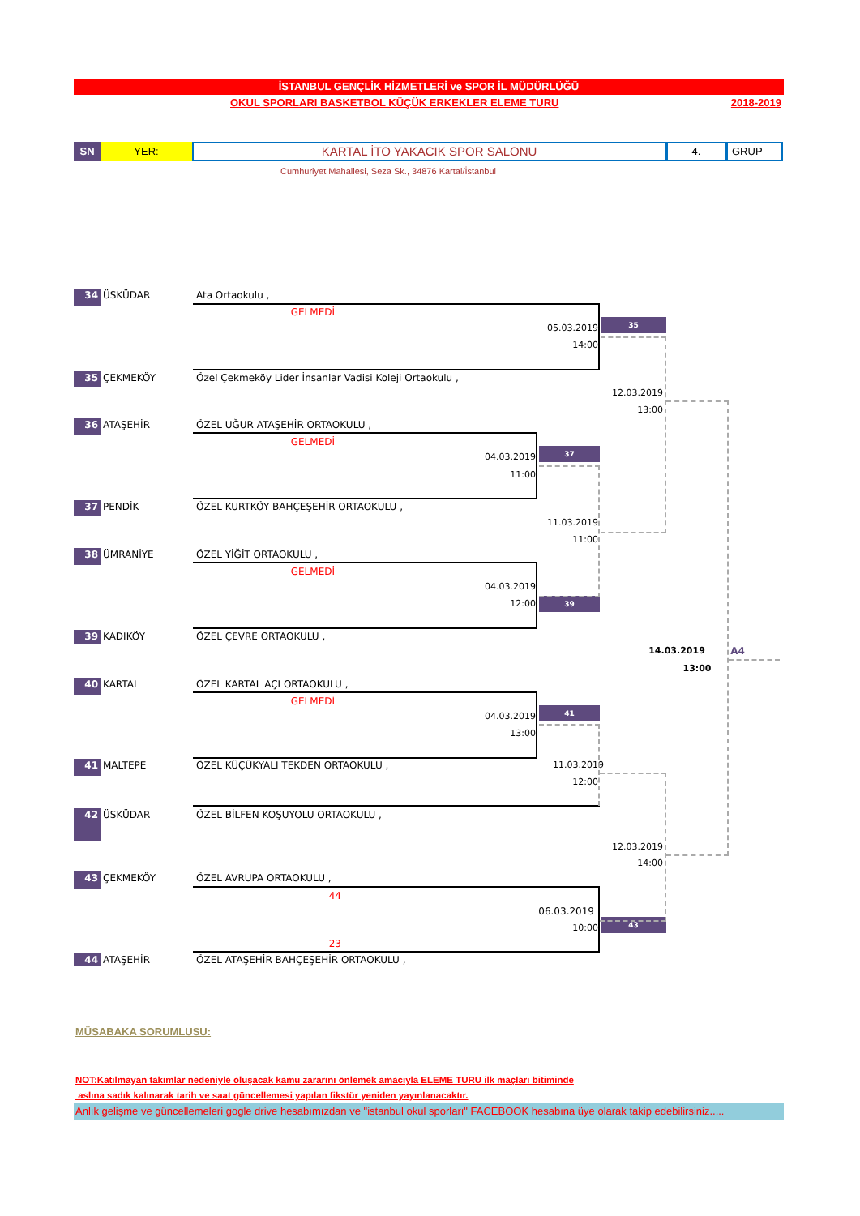İSTANBUL GENÇLİK HİZMETLERİ ve SPOR İL MÜDÜRLÜĞÜ
OKUL SPORLARI BASKETBOL KÜÇÜK ERKEKLER ELEME TURU 2018-2019
SN YER:
KARTAL İTO YAKACIK SPOR SALONU
4. GRUP
Cumhuriyet Mahallesi, Seza Sk., 34876 Kartal/İstanbul
34 ÜSKÜDAR Ata Ortaokulu ,
GELMEDİ
05.03.2019 35
14:00
35 ÇEKMEKÖY Özel Çekmeköy Lider İnsanlar Vadisi Koleji Ortaokulu ,
12.03.2019
13:00
36 ATAŞEHİR ÖZEL UĞUR ATAŞEHİR ORTAOKULU ,
GELMEDİ
04.03.2019 37
11:00
37 PENDİK ÖZEL KURTKÖY BAHÇEŞEHİR ORTAOKULU ,
11.03.2019
11:00
38 ÜMRANİYE ÖZEL YİĞİT ORTAOKULU ,
GELMEDİ
04.03.2019
12:00 39
39 KADIKÖY ÖZEL ÇEVRE ORTAOKULU ,
14.03.2019 A4
13:00
40 KARTAL ÖZEL KARTAL AÇI ORTAOKULU ,
GELMEDİ
04.03.2019 41
13:00
41 MALTEPE ÖZEL KÜÇÜKYALI TEKDEN ORTAOKULU , 11.03.2019
12:00
42 ÜSKÜDAR ÖZEL BİLFEN KOŞUYOLU ORTAOKULU ,
12.03.2019
14:00
43 ÇEKMEKÖY ÖZEL AVRUPA ORTAOKULU ,
44
06.03.2019
10:00 43
23
44 ATAŞEHİR ÖZEL ATAŞEHİR BAHÇEŞEHİR ORTAOKULU ,
MÜSABAKA SORUMLUSU:
NOT:Katılmayan takımlar nedeniyle oluşacak kamu zararını önlemek amacıyla ELEME TURU ilk maçları bitiminde
aslına sadık kalınarak tarih ve saat güncellemesi yapılan fikstür yeniden yayınlanacaktır.
Anlık gelişme ve güncellemeleri gogle drive hesabımızdan ve "istanbul okul sporları" FACEBOOK hesabına üye olarak takip edebilirsiniz.....